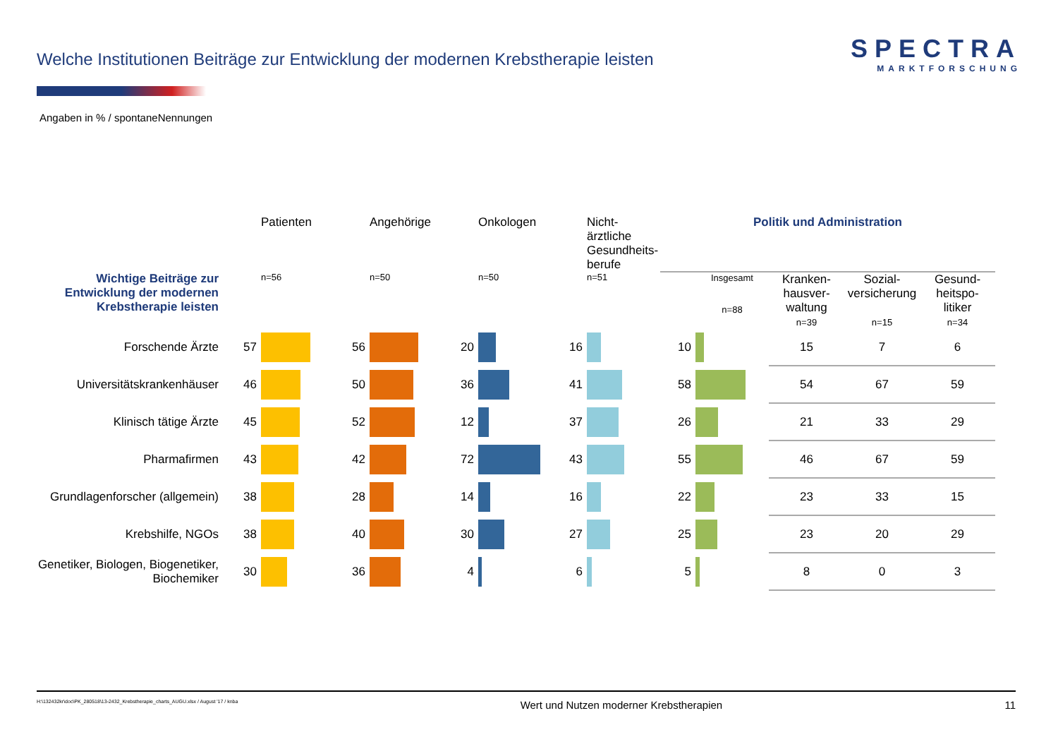Welche Institutionen Beiträge zur Entwicklung der modernen Krebstherapie leisten
SPECTRA
MARKTFORSCHUNG
Angaben in % / spontaneNennungen
| | | Patienten | | Angehörige | | Onkologen | | Nicht-ärztliche Gesundheits- berufe | Politik und Administration | | | | |
| --- | --- | --- | --- | --- | --- | --- | --- | --- | --- | --- | --- | --- | --- |
| Wichtige Beiträge zur Entwicklung der modernen Krebstherapie leisten | | n=56 | | n=50 | | n=50 | | n=51 | | Insgesamt n=88 | Kranken- hausver- waltung n=39 | Sozial- versicherung n=15 | Gesund- heitspo- litiker n=34 |
| Forschende Ärzte | 57 | | 56 | | 20 | | 16 | | 10 | | 15 | 7 | 6 |
| Universitätskrankenhäuser | 46 | | 50 | | 36 | | 41 | | 58 | | 54 | 67 | 59 |
| Klinisch tätige Ärzte | 45 | | 52 | | 12 | | 37 | | 26 | | 21 | 33 | 29 |
| Pharmafirmen | 43 | | 42 | | 72 | | 43 | | 55 | | 46 | 67 | 59 |
| Grundlagenforscher (allgemein) | 38 | | 28 | | 14 | | 16 | | 22 | | 23 | 33 | 15 |
| Krebshilfe, NGOs | 38 | | 40 | | 30 | | 27 | | 25 | | 23 | 20 | 29 |
| Genetiker, Biologen, Biogenetiker, Biochemiker | 30 | | 36 | | 4 | | 6 | | 5 | | 8 | 0 | 3 |
H:\132432kr\doc\PK_280518\13-2432_Krebstherapie_charts_AUGU.xlsx / August '17 / knba Wert und Nutzen moderner Krebstherapien 11